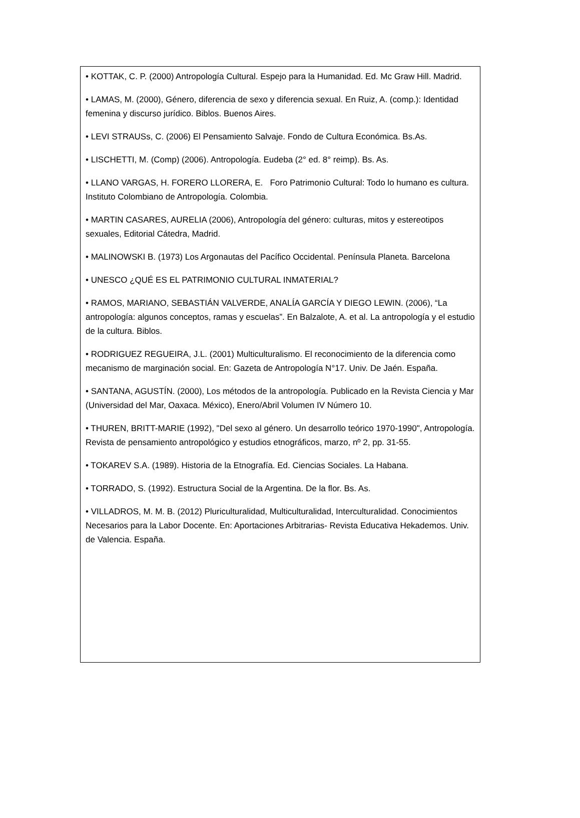• KOTTAK, C. P. (2000) Antropología Cultural. Espejo para la Humanidad. Ed. Mc Graw Hill. Madrid.
• LAMAS, M. (2000), Género, diferencia de sexo y diferencia sexual. En Ruiz, A. (comp.): Identidad femenina y discurso jurídico. Biblos. Buenos Aires.
• LEVI STRAUSs, C. (2006) El Pensamiento Salvaje. Fondo de Cultura Económica. Bs.As.
• LISCHETTI, M. (Comp) (2006). Antropología. Eudeba (2° ed. 8° reimp). Bs. As.
• LLANO VARGAS, H. FORERO LLORERA, E. Foro Patrimonio Cultural: Todo lo humano es cultura. Instituto Colombiano de Antropología. Colombia.
• MARTIN CASARES, AURELIA (2006), Antropología del género: culturas, mitos y estereotipos sexuales, Editorial Cátedra, Madrid.
• MALINOWSKI B. (1973) Los Argonautas del Pacífico Occidental. Península Planeta. Barcelona
• UNESCO ¿QUÉ ES EL PATRIMONIO CULTURAL INMATERIAL?
• RAMOS, MARIANO, SEBASTIÁN VALVERDE, ANALÍA GARCÍA Y DIEGO LEWIN. (2006), “La antropología: algunos conceptos, ramas y escuelas”. En Balzalote, A. et al. La antropología y el estudio de la cultura. Biblos.
• RODRIGUEZ REGUEIRA, J.L. (2001) Multiculturalismo. El reconocimiento de la diferencia como mecanismo de marginación social. En: Gazeta de Antropología N°17. Univ. De Jaén. España.
• SANTANA, AGUSTÍN. (2000), Los métodos de la antropología. Publicado en la Revista Ciencia y Mar (Universidad del Mar, Oaxaca. México), Enero/Abril Volumen IV Número 10.
• THUREN, BRITT-MARIE (1992), "Del sexo al género. Un desarrollo teórico 1970-1990", Antropología. Revista de pensamiento antropológico y estudios etnográficos, marzo, nº 2, pp. 31-55.
• TOKAREV S.A. (1989). Historia de la Etnografía. Ed. Ciencias Sociales. La Habana.
• TORRADO, S. (1992). Estructura Social de la Argentina. De la flor. Bs. As.
• VILLADROS, M. M. B. (2012) Pluriculturalidad, Multiculturalidad, Interculturalidad. Conocimientos Necesarios para la Labor Docente. En: Aportaciones Arbitrarias- Revista Educativa Hekademos. Univ. de Valencia. España.